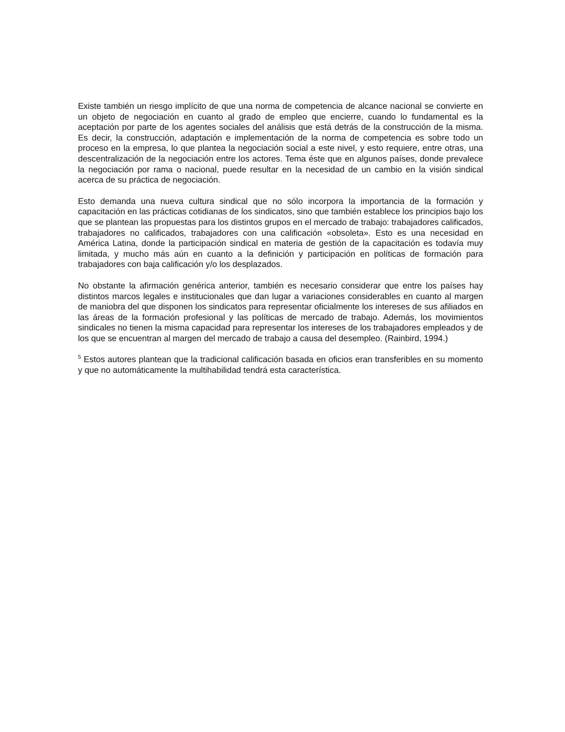Existe también un riesgo implícito de que una norma de competencia de alcance nacional se convierte en un objeto de negociación en cuanto al grado de empleo que encierre, cuando lo fundamental es la aceptación por parte de los agentes sociales del análisis que está detrás de la construcción de la misma. Es decir, la construcción, adaptación e implementación de la norma de competencia es sobre todo un proceso en la empresa, lo que plantea la negociación social a este nivel, y esto requiere, entre otras, una descentralización de la negociación entre los actores. Tema éste que en algunos países, donde prevalece la negociación por rama o nacional, puede resultar en la necesidad de un cambio en la visión sindical acerca de su práctica de negociación.
Esto demanda una nueva cultura sindical que no sólo incorpora la importancia de la formación y capacitación en las prácticas cotidianas de los sindicatos, sino que también establece los principios bajo los que se plantean las propuestas para los distintos grupos en el mercado de trabajo: trabajadores calificados, trabajadores no calificados, trabajadores con una calificación «obsoleta». Esto es una necesidad en América Latina, donde la participación sindical en materia de gestión de la capacitación es todavía muy limitada, y mucho más aún en cuanto a la definición y participación en políticas de formación para trabajadores con baja calificación y/o los desplazados.
No obstante la afirmación genérica anterior, también es necesario considerar que entre los países hay distintos marcos legales e institucionales que dan lugar a variaciones considerables en cuanto al margen de maniobra del que disponen los sindicatos para representar oficialmente los intereses de sus afiliados en las áreas de la formación profesional y las políticas de mercado de trabajo. Además, los movimientos sindicales no tienen la misma capacidad para representar los intereses de los trabajadores empleados y de los que se encuentran al margen del mercado de trabajo a causa del desempleo. (Rainbird, 1994.)
<sup>5</sup> Estos autores plantean que la tradicional calificación basada en oficios eran transferibles en su momento y que no automáticamente la multihabilidad tendrá esta característica.